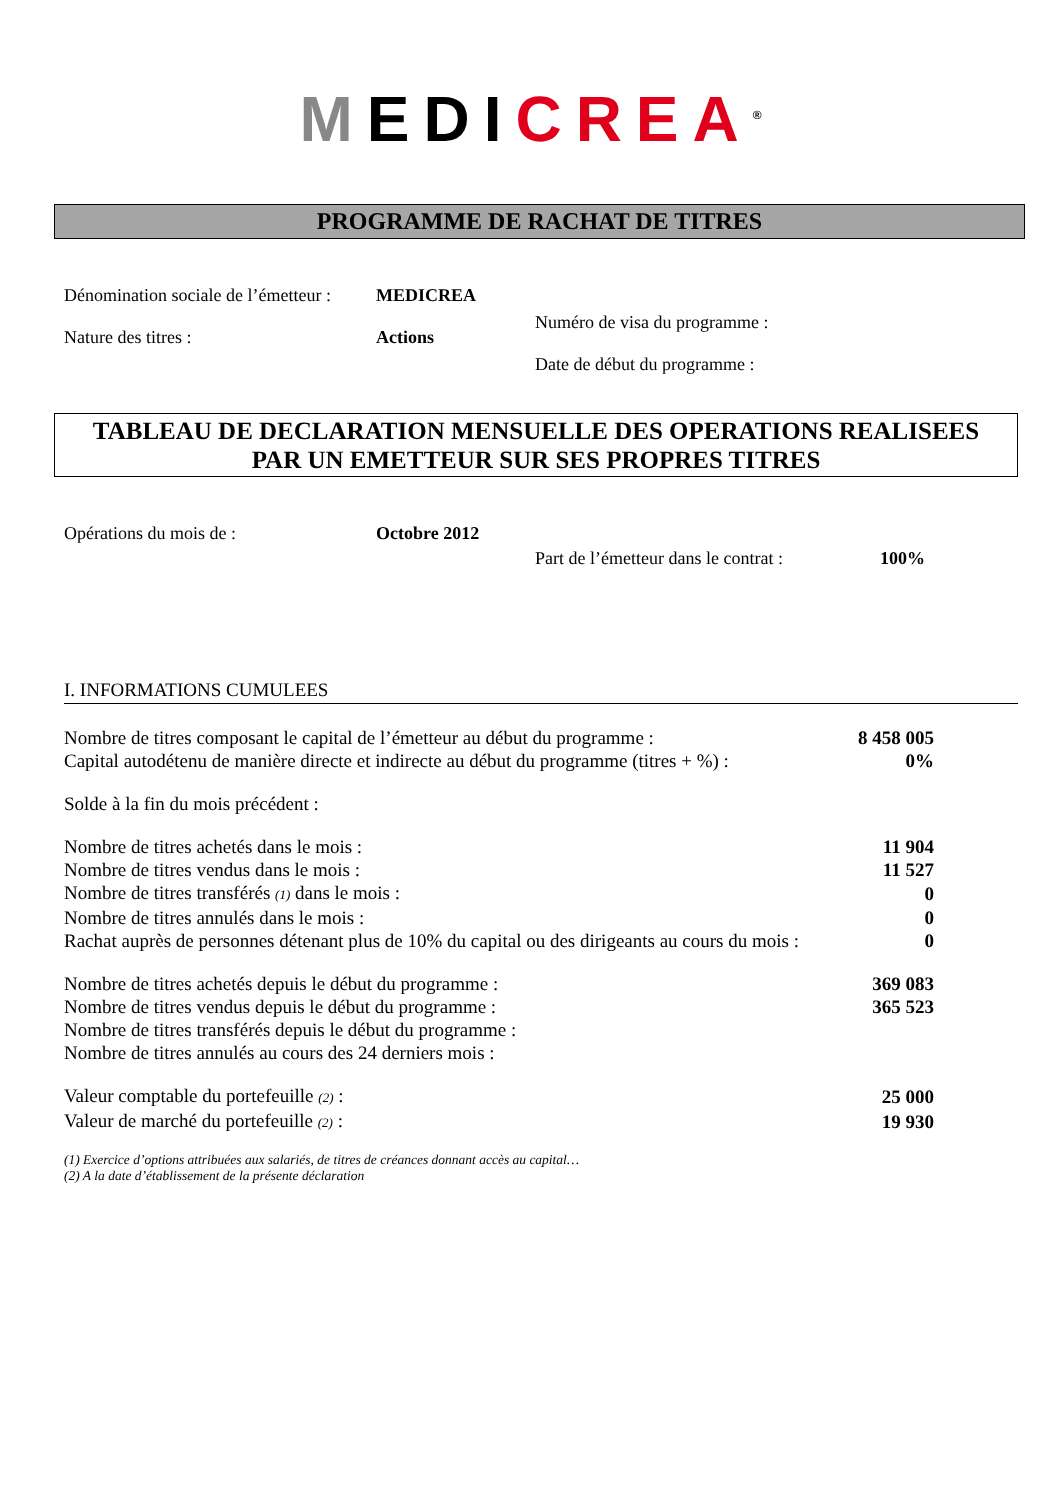MEDICREA<sup>®</sup>
PROGRAMME DE RACHAT DE TITRES
Dénomination sociale de l’émetteur :
MEDICREA
Numéro de visa du programme :
Nature des titres : Actions
Date de début du programme :
TABLEAU DE DECLARATION MENSUELLE DES OPERATIONS REALISEES
PAR UN EMETTEUR SUR SES PROPRES TITRES
Opérations du mois de : Octobre 2012
Part de l’émetteur dans le contrat :
100%
I. INFORMATIONS CUMULEES
| Nombre de titres composant le capital de l’émetteur au début du programme : | 8 458 005 |
| Capital autodétenu de manière directe et indirecte au début du programme (titres + %) : | 0% |
| Solde à la fin du mois précédent : | |
| Nombre de titres achetés dans le mois : | 11 904 |
| Nombre de titres vendus dans le mois : | 11 527 |
| Nombre de titres transférés (1) dans le mois : | 0 |
| Nombre de titres annulés dans le mois : | 0 |
| Rachat auprès de personnes détenant plus de 10% du capital ou des dirigeants au cours du mois : | 0 |
| Nombre de titres achetés depuis le début du programme : | 369 083 |
| Nombre de titres vendus depuis le début du programme : | 365 523 |
| Nombre de titres transférés depuis le début du programme : | |
| Nombre de titres annulés au cours des 24 derniers mois : | |
| Valeur comptable du portefeuille (2) : | 25 000 |
| Valeur de marché du portefeuille (2) : | 19 930 |
(1) Exercice d’options attribuées aux salariés, de titres de créances donnant accès au capital…
(2) A la date d’établissement de la présente déclaration